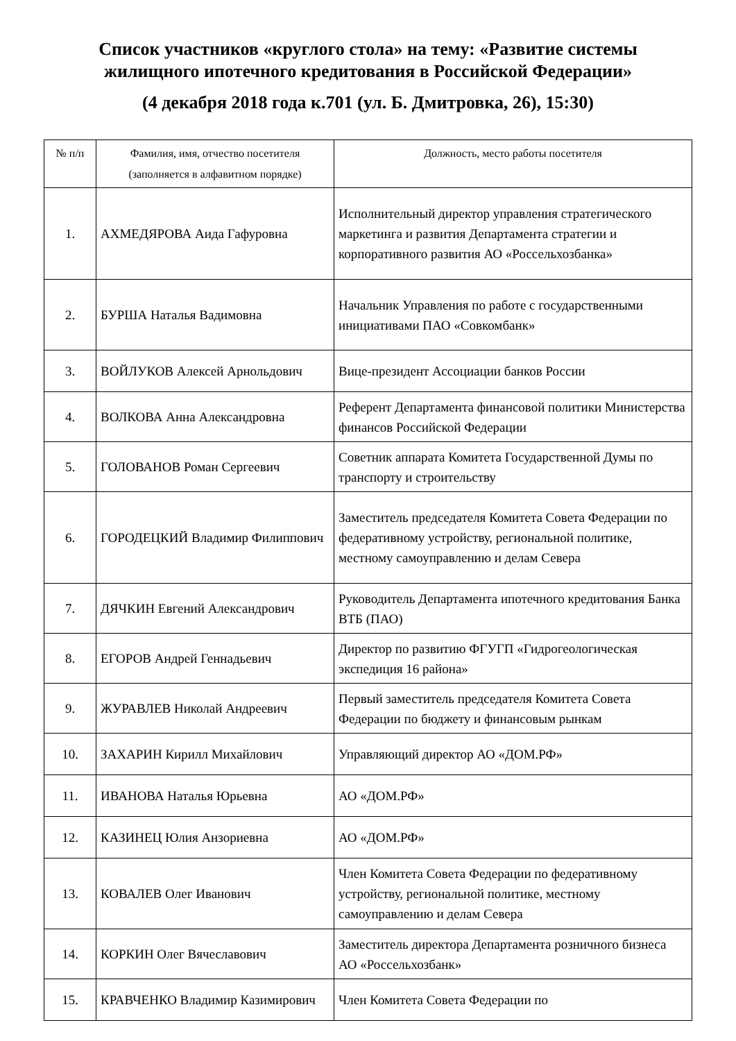Список участников «круглого стола» на тему: «Развитие системы
жилищного ипотечного кредитования в Российской Федерации»
(4 декабря 2018 года к.701 (ул. Б. Дмитровка, 26), 15:30)
| № п/п | Фамилия, имя, отчество посетителя (заполняется в алфавитном порядке) | Должность, место работы посетителя |
| --- | --- | --- |
| 1. | АХМЕДЯРОВА Аида Гафуровна | Исполнительный директор управления стратегического маркетинга и развития Департамента стратегии и корпоративного развития АО «Россельхозбанка» |
| 2. | БУРША Наталья Вадимовна | Начальник Управления по работе с государственными инициативами ПАО «Совкомбанк» |
| 3. | ВОЙЛУКОВ Алексей Арнольдович | Вице-президент Ассоциации банков России |
| 4. | ВОЛКОВА Анна Александровна | Референт Департамента финансовой политики Министерства финансов Российской Федерации |
| 5. | ГОЛОВАНОВ Роман Сергеевич | Советник аппарата Комитета Государственной Думы по транспорту и строительству |
| 6. | ГОРОДЕЦКИЙ Владимир Филиппович | Заместитель председателя Комитета Совета Федерации по федеративному устройству, региональной политике, местному самоуправлению и делам Севера |
| 7. | ДЯЧКИН Евгений Александрович | Руководитель Департамента ипотечного кредитования Банка ВТБ (ПАО) |
| 8. | ЕГОРОВ Андрей Геннадьевич | Директор по развитию ФГУГП «Гидрогеологическая экспедиция 16 района» |
| 9. | ЖУРАВЛЕВ Николай Андреевич | Первый заместитель председателя Комитета Совета Федерации по бюджету и финансовым рынкам |
| 10. | ЗАХАРИН Кирилл Михайлович | Управляющий директор АО «ДОМ.РФ» |
| 11. | ИВАНОВА Наталья Юрьевна | АО «ДОМ.РФ» |
| 12. | КАЗИНЕЦ Юлия Анзориевна | АО «ДОМ.РФ» |
| 13. | КОВАЛЕВ Олег Иванович | Член Комитета Совета Федерации по федеративному устройству, региональной политике, местному самоуправлению и делам Севера |
| 14. | КОРКИН Олег Вячеславович | Заместитель директора Департамента розничного бизнеса АО «Россельхозбанк» |
| 15. | КРАВЧЕНКО Владимир Казимирович | Член Комитета Совета Федерации по |